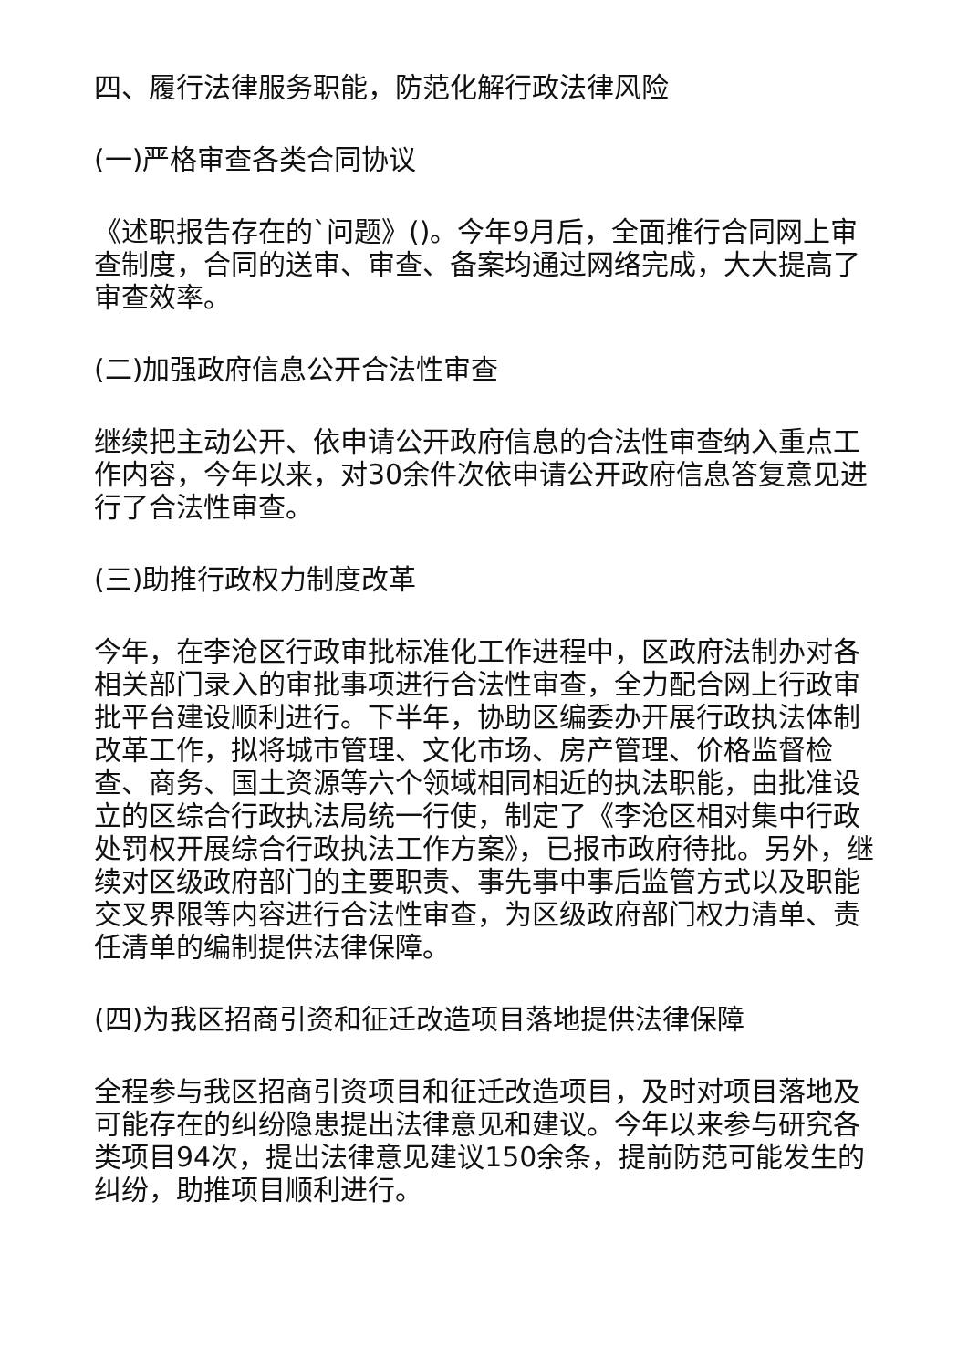四、履行法律服务职能，防范化解行政法律风险
(一)严格审查各类合同协议
《述职报告存在的`问题》()。今年9月后，全面推行合同网上审查制度，合同的送审、审查、备案均通过网络完成，大大提高了审查效率。
(二)加强政府信息公开合法性审查
继续把主动公开、依申请公开政府信息的合法性审查纳入重点工作内容，今年以来，对30余件次依申请公开政府信息答复意见进行了合法性审查。
(三)助推行政权力制度改革
今年，在李沧区行政审批标准化工作进程中，区政府法制办对各相关部门录入的审批事项进行合法性审查，全力配合网上行政审批平台建设顺利进行。下半年，协助区编委办开展行政执法体制改革工作，拟将城市管理、文化市场、房产管理、价格监督检查、商务、国土资源等六个领域相同相近的执法职能，由批准设立的区综合行政执法局统一行使，制定了《李沧区相对集中行政处罚权开展综合行政执法工作方案》，已报市政府待批。另外，继续对区级政府部门的主要职责、事先事中事后监管方式以及职能交叉界限等内容进行合法性审查，为区级政府部门权力清单、责任清单的编制提供法律保障。
(四)为我区招商引资和征迁改造项目落地提供法律保障
全程参与我区招商引资项目和征迁改造项目，及时对项目落地及可能存在的纠纷隐患提出法律意见和建议。今年以来参与研究各类项目94次，提出法律意见建议150余条，提前防范可能发生的纠纷，助推项目顺利进行。